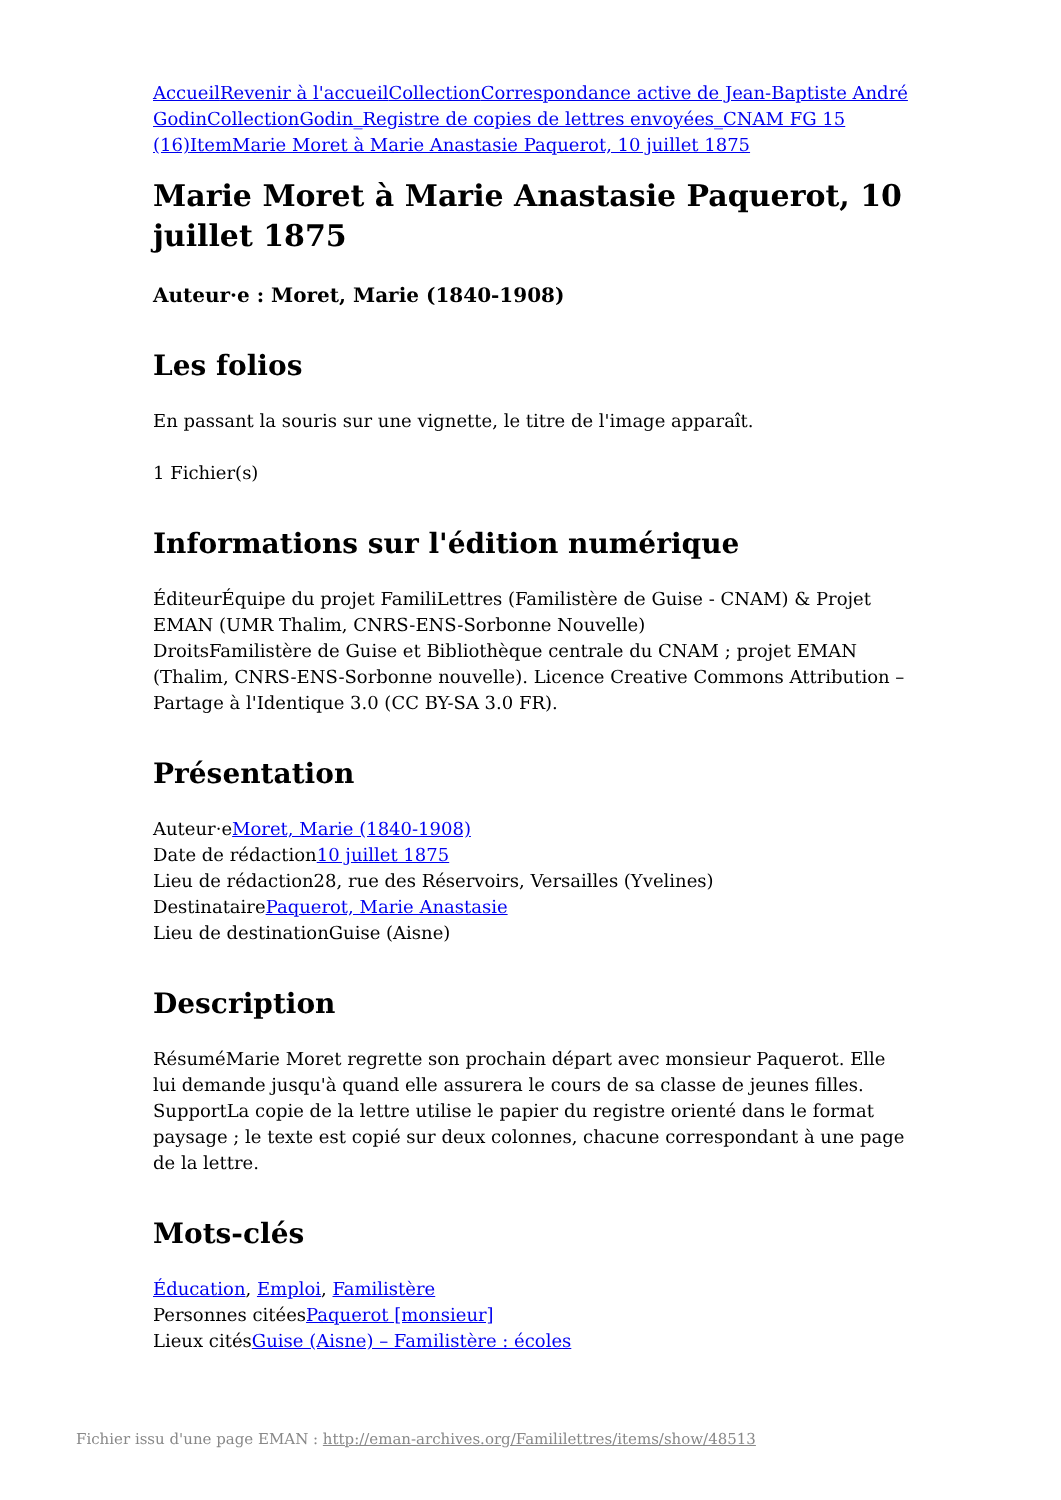Accueil Revenir à l'accueil Collection Correspondance active de Jean-Baptiste André Godin Collection Godin_Registre de copies de lettres envoyées_CNAM FG 15 (16) Item Marie Moret à Marie Anastasie Paquerot, 10 juillet 1875
Marie Moret à Marie Anastasie Paquerot, 10 juillet 1875
Auteur·e : Moret, Marie (1840-1908)
Les folios
En passant la souris sur une vignette, le titre de l'image apparaît.
1 Fichier(s)
Informations sur l'édition numérique
ÉditeurÉquipe du projet FamiliLettres (Familistère de Guise - CNAM) & Projet EMAN (UMR Thalim, CNRS-ENS-Sorbonne Nouvelle)
DroitsFamilistère de Guise et Bibliothèque centrale du CNAM ; projet EMAN (Thalim, CNRS-ENS-Sorbonne nouvelle). Licence Creative Commons Attribution – Partage à l'Identique 3.0 (CC BY-SA 3.0 FR).
Présentation
Auteur·eMoret, Marie (1840-1908)
Date de rédaction10 juillet 1875
Lieu de rédaction28, rue des Réservoirs, Versailles (Yvelines)
DestinatairePaquerot, Marie Anastasie
Lieu de destinationGuise (Aisne)
Description
RésuméMarie Moret regrette son prochain départ avec monsieur Paquerot. Elle lui demande jusqu'à quand elle assurera le cours de sa classe de jeunes filles.
SupportLa copie de la lettre utilise le papier du registre orienté dans le format paysage ; le texte est copié sur deux colonnes, chacune correspondant à une page de la lettre.
Mots-clés
Éducation, Emploi, Familistère
Personnes citéesPaquerot [monsieur]
Lieux citésGuise (Aisne) – Familistère : écoles
Fichier issu d'une page EMAN : http://eman-archives.org/Famililettres/items/show/48513